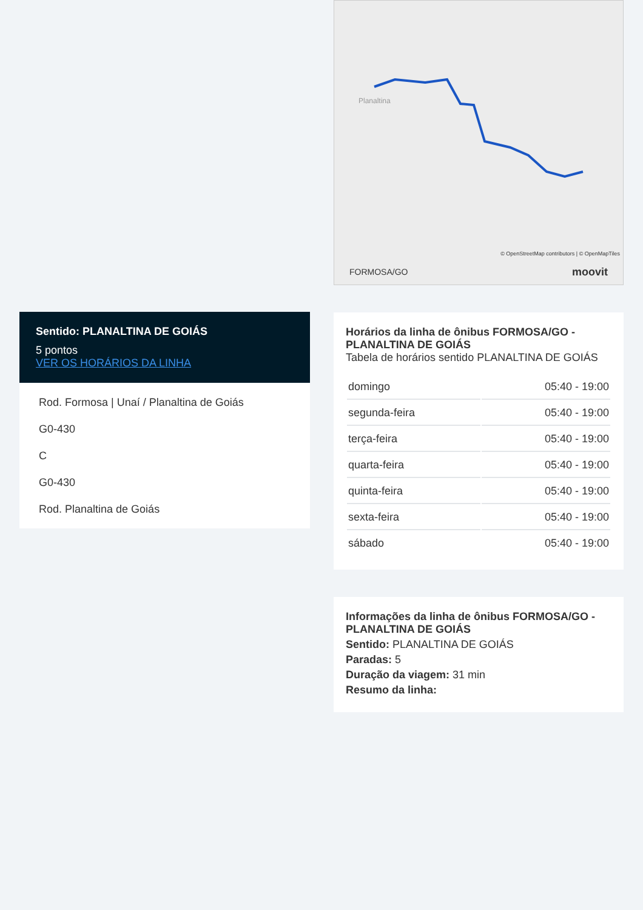Sentido: PLANALTINA DE GOIÁS
5 pontos
VER OS HORÁRIOS DA LINHA
Rod. Formosa | Unaí / Planaltina de Goiás
G0-430
C
G0-430
Rod. Planaltina de Goiás
Planaltina
© OpenStreetMap contributors | © OpenMapTiles
FORMOSA/GO moovit
Horários da linha de ônibus FORMOSA/GO - PLANALTINA DE GOIÁS
Tabela de horários sentido PLANALTINA DE GOIÁS
| domingo | 05:40 - 19:00 |
| segunda-feira | 05:40 - 19:00 |
| terça-feira | 05:40 - 19:00 |
| quarta-feira | 05:40 - 19:00 |
| quinta-feira | 05:40 - 19:00 |
| sexta-feira | 05:40 - 19:00 |
| sábado | 05:40 - 19:00 |
Informações da linha de ônibus FORMOSA/GO - PLANALTINA DE GOIÁS
Sentido: PLANALTINA DE GOIÁS
Paradas: 5
Duração da viagem: 31 min
Resumo da linha: